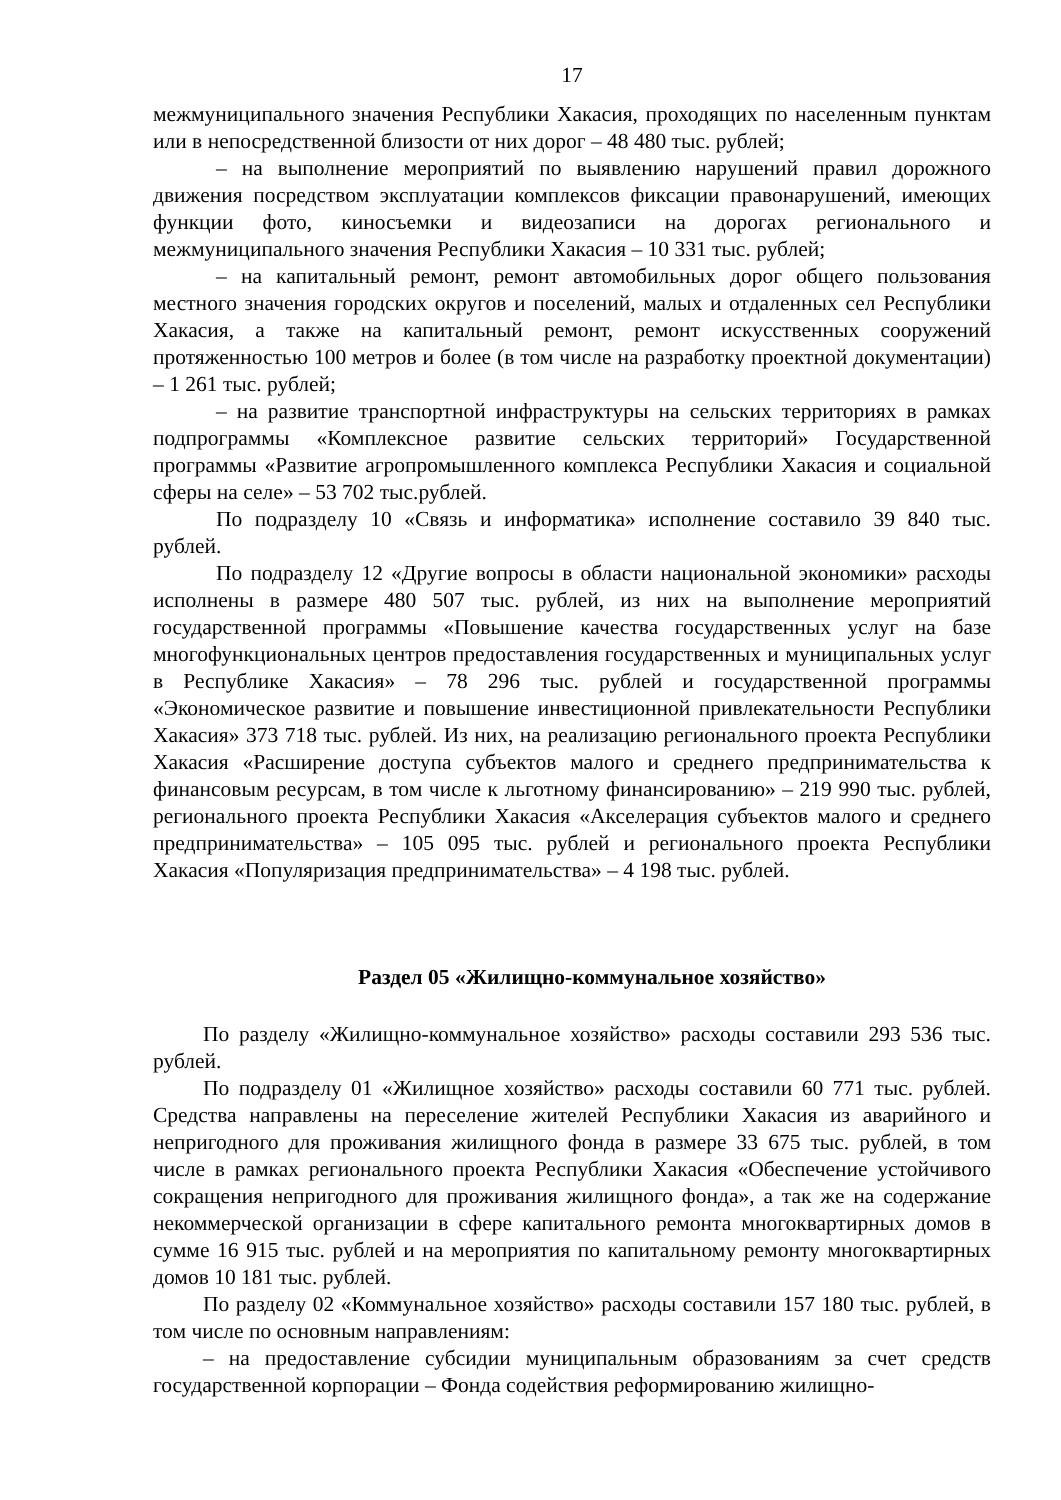17
межмуниципального значения Республики Хакасия, проходящих по населенным пунктам или в непосредственной близости от них дорог – 48 480 тыс. рублей;
– на выполнение мероприятий по выявлению нарушений правил дорожного движения посредством эксплуатации комплексов фиксации правонарушений, имеющих функции фото, киносъемки и видеозаписи на дорогах регионального и межмуниципального значения Республики Хакасия – 10 331 тыс. рублей;
– на капитальный ремонт, ремонт автомобильных дорог общего пользования местного значения городских округов и поселений, малых и отдаленных сел Республики Хакасия, а также на капитальный ремонт, ремонт искусственных сооружений протяженностью 100 метров и более (в том числе на разработку проектной документации) – 1 261 тыс. рублей;
– на развитие транспортной инфраструктуры на сельских территориях в рамках подпрограммы «Комплексное развитие сельских территорий» Государственной программы «Развитие агропромышленного комплекса Республики Хакасия и социальной сферы на селе» – 53 702 тыс.рублей.
По подразделу 10 «Связь и информатика» исполнение составило 39 840 тыс. рублей.
По подразделу 12 «Другие вопросы в области национальной экономики» расходы исполнены в размере 480 507 тыс. рублей, из них на выполнение мероприятий государственной программы «Повышение качества государственных услуг на базе многофункциональных центров предоставления государственных и муниципальных услуг в Республике Хакасия» – 78 296 тыс. рублей и государственной программы «Экономическое развитие и повышение инвестиционной привлекательности Республики Хакасия» 373 718 тыс. рублей. Из них, на реализацию регионального проекта Республики Хакасия «Расширение доступа субъектов малого и среднего предпринимательства к финансовым ресурсам, в том числе к льготному финансированию» – 219 990 тыс. рублей, регионального проекта Республики Хакасия «Акселерация субъектов малого и среднего предпринимательства» – 105 095 тыс. рублей и регионального проекта Республики Хакасия «Популяризация предпринимательства» – 4 198 тыс. рублей.
Раздел 05 «Жилищно-коммунальное хозяйство»
По разделу «Жилищно-коммунальное хозяйство» расходы составили 293 536 тыс. рублей.
По подразделу 01 «Жилищное хозяйство» расходы составили 60 771 тыс. рублей. Средства направлены на переселение жителей Республики Хакасия из аварийного и непригодного для проживания жилищного фонда в размере 33 675 тыс. рублей, в том числе в рамках регионального проекта Республики Хакасия «Обеспечение устойчивого сокращения непригодного для проживания жилищного фонда», а так же на содержание некоммерческой организации в сфере капитального ремонта многоквартирных домов в сумме 16 915 тыс. рублей и на мероприятия по капитальному ремонту многоквартирных домов 10 181 тыс. рублей.
По разделу 02 «Коммунальное хозяйство» расходы составили 157 180 тыс. рублей, в том числе по основным направлениям:
– на предоставление субсидии муниципальным образованиям за счет средств государственной корпорации – Фонда содействия реформированию жилищно-